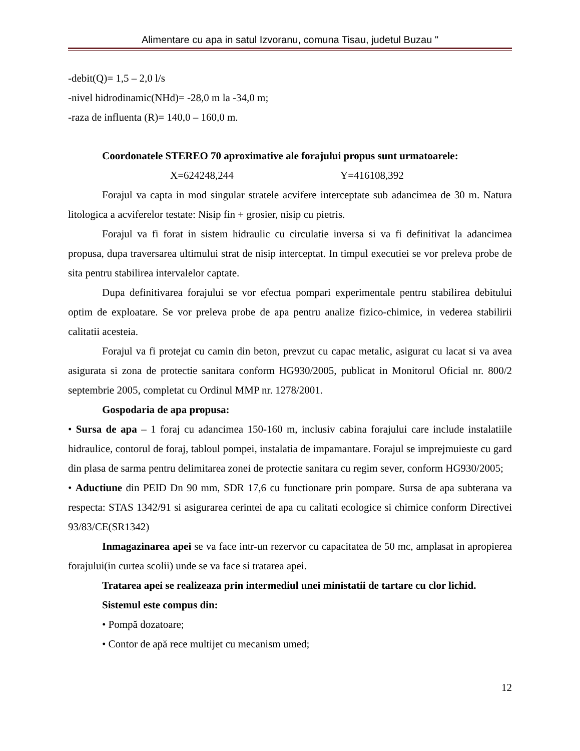Alimentare cu apa in satul Izvoranu, comuna Tisau, judetul Buzau "
-debit(Q)= 1,5 – 2,0 l/s
-nivel hidrodinamic(NHd)= -28,0 m la -34,0 m;
-raza de influenta (R)= 140,0 – 160,0 m.
Coordonatele STEREO 70 aproximative ale forajului propus sunt urmatoarele:
X=624248,244 Y=416108,392
Forajul va capta in mod singular stratele acvifere interceptate sub adancimea de 30 m. Natura litologica a acviferelor testate: Nisip fin + grosier, nisip cu pietris.
Forajul va fi forat in sistem hidraulic cu circulatie inversa si va fi definitivat la adancimea propusa, dupa traversarea ultimului strat de nisip interceptat. In timpul executiei se vor preleva probe de sita pentru stabilirea intervalelor captate.
Dupa definitivarea forajului se vor efectua pompari experimentale pentru stabilirea debitului optim de exploatare. Se vor preleva probe de apa pentru analize fizico-chimice, in vederea stabilirii calitatii acesteia.
Forajul va fi protejat cu camin din beton, prevzut cu capac metalic, asigurat cu lacat si va avea asigurata si zona de protectie sanitara conform HG930/2005, publicat in Monitorul Oficial nr. 800/2 septembrie 2005, completat cu Ordinul MMP nr. 1278/2001.
Gospodaria de apa propusa:
• Sursa de apa – 1 foraj cu adancimea 150-160 m, inclusiv cabina forajului care include instalatiile hidraulice, contorul de foraj, tabloul pompei, instalatia de impamantare. Forajul se imprejmuieste cu gard din plasa de sarma pentru delimitarea zonei de protectie sanitara cu regim sever, conform HG930/2005;
• Aductiune din PEID Dn 90 mm, SDR 17,6 cu functionare prin pompare. Sursa de apa subterana va respecta: STAS 1342/91 si asigurarea cerintei de apa cu calitati ecologice si chimice conform Directivei 93/83/CE(SR1342)
Inmagazinarea apei se va face intr-un rezervor cu capacitatea de 50 mc, amplasat in apropierea forajului(in curtea scolii) unde se va face si tratarea apei.
Tratarea apei se realizeaza prin intermediul unei ministatii de tartare cu clor lichid.
Sistemul este compus din:
• Pompă dozatoare;
• Contor de apă rece multijet cu mecanism umed;
12